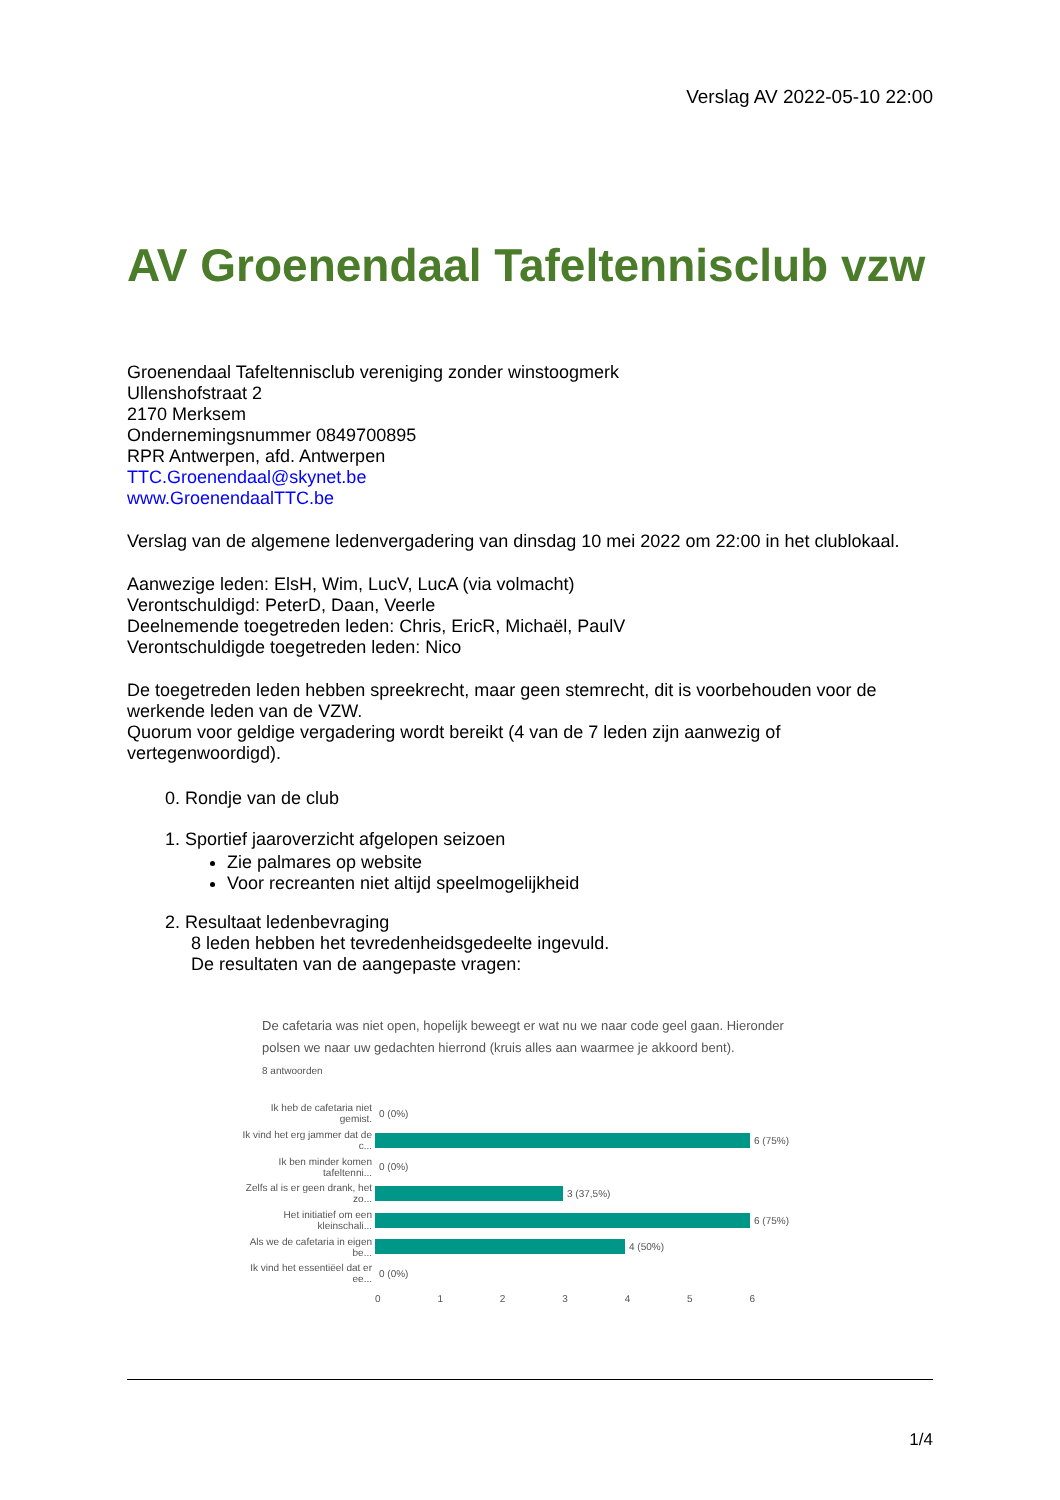Verslag AV 2022-05-10 22:00
AV Groenendaal Tafeltennisclub vzw
Groenendaal Tafeltennisclub vereniging zonder winstoogmerk
Ullenshofstraat 2
2170 Merksem
Ondernemingsnummer 0849700895
RPR Antwerpen, afd. Antwerpen
TTC.Groenendaal@skynet.be
www.GroenendaalTTC.be
Verslag van de algemene ledenvergadering van dinsdag 10 mei 2022 om 22:00 in het clublokaal.
Aanwezige leden: ElsH, Wim, LucV, LucA (via volmacht)
Verontschuldigd: PeterD, Daan, Veerle
Deelnemende toegetreden leden: Chris, EricR, Michaël, PaulV
Verontschuldigde toegetreden leden: Nico
De toegetreden leden hebben spreekrecht, maar geen stemrecht, dit is voorbehouden voor de werkende leden van de VZW.
Quorum voor geldige vergadering wordt bereikt (4 van de 7 leden zijn aanwezig of vertegenwoordigd).
0. Rondje van de club
1. Sportief jaaroverzicht afgelopen seizoen
Zie palmares op website
Voor recreanten niet altijd speelmogelijkheid
2. Resultaat ledenbevraging
8 leden hebben het tevredenheidsgedeelte ingevuld.
De resultaten van de aangepaste vragen:
De cafetaria was niet open, hopelijk beweegt er wat nu we naar code geel gaan. Hieronder polsen we naar uw gedachten hierrond (kruis alles aan waarmee je akkoord bent).
8 antwoorden
Ik heb de cafetaria niet gemist. 0 (0%)
Ik vind het erg jammer dat de c... 6 (75%)
Ik ben minder komen tafeltenni... 0 (0%)
Zelfs al is er geen drank, het zo... 3 (37,5%)
Het initiatief om een kleinschali... 6 (75%)
Als we de cafetaria in eigen be... 4 (50%)
Ik vind het essentiëel dat er ee... 0 (0%)
0 1 2 3 4 5 6
1/4